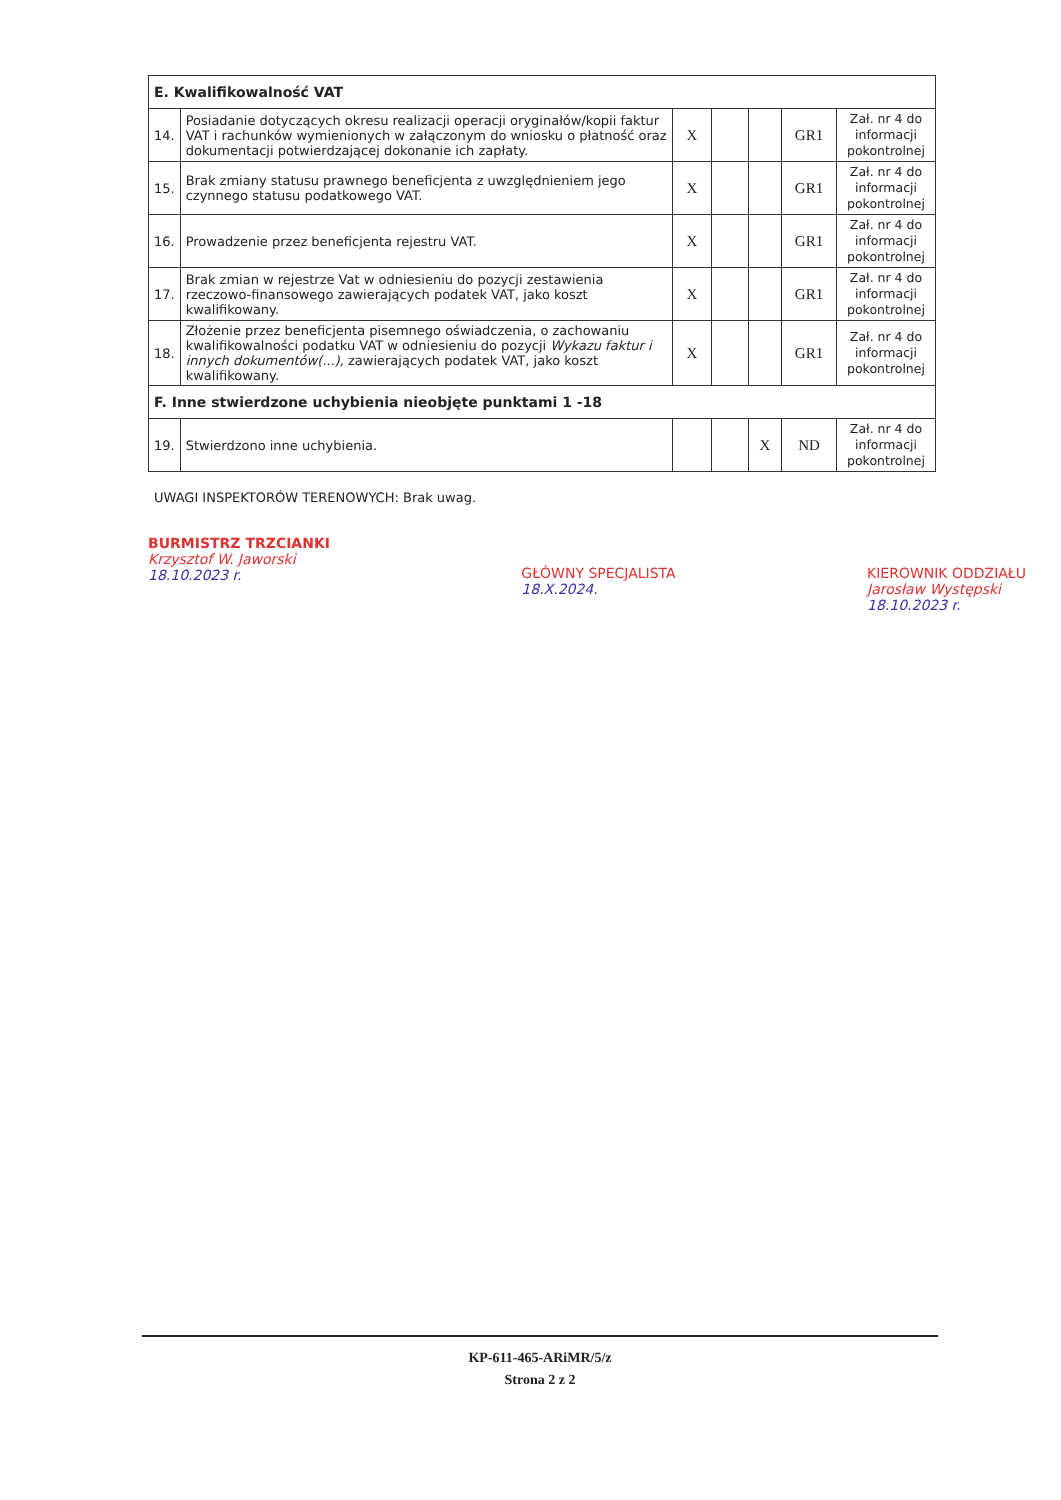| E. Kwalifikowalność VAT | | | | | | |
| 14. | Posiadanie dotyczących okresu realizacji operacji oryginałów/kopii faktur VAT i rachunków wymienionych w załączonym do wniosku o płatność oraz dokumentacji potwierdzającej dokonanie ich zapłaty. | X | | | GR1 | Zał. nr 4 do informacji pokontrolnej |
| 15. | Brak zmiany statusu prawnego beneficjenta z uwzględnieniem jego czynnego statusu podatkowego VAT. | X | | | GR1 | Zał. nr 4 do informacji pokontrolnej |
| 16. | Prowadzenie przez beneficjenta rejestru VAT. | X | | | GR1 | Zał. nr 4 do informacji pokontrolnej |
| 17. | Brak zmian w rejestrze Vat w odniesieniu do pozycji zestawienia rzeczowo-finansowego zawierających podatek VAT, jako koszt kwalifikowany. | X | | | GR1 | Zał. nr 4 do informacji pokontrolnej |
| 18. | Złożenie przez beneficjenta pisemnego oświadczenia, o zachowaniu kwalifikowalności podatku VAT w odniesieniu do pozycji Wykazu faktur i innych dokumentów(...), zawierających podatek VAT, jako koszt kwalifikowany. | X | | | GR1 | Zał. nr 4 do informacji pokontrolnej |
| F. Inne stwierdzone uchybienia nieobjęte punktami 1 -18 | | | | | | |
| 19. | Stwierdzono inne uchybienia. | | | X | ND | Zał. nr 4 do informacji pokontrolnej |
UWAGI INSPEKTORÓW TERENOWYCH: Brak uwag.
BURMISTRZ TRZCIANKI
Krzysztof W. Jaworski
18.10.2023 r.
GŁÓWNY SPECJALISTA
18.X.2024.
KIEROWNIK ODDZIAŁU
Jarosław Występski
18.10.2023 r.
KP-611-465-ARiMR/5/z
Strona 2 z 2